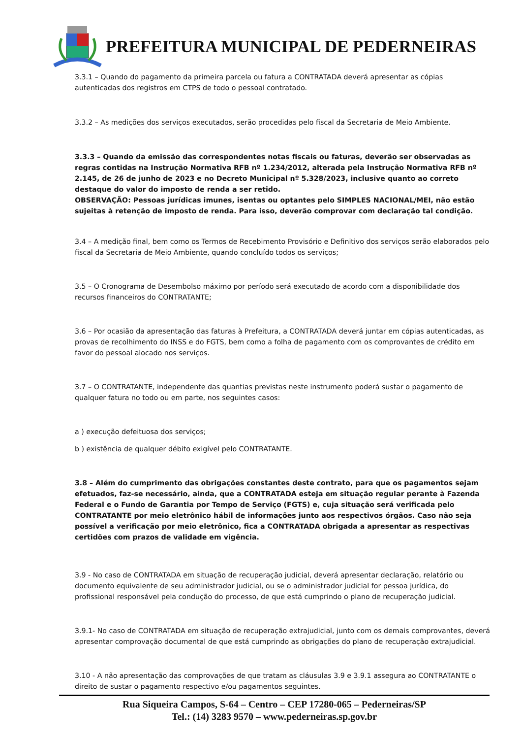PREFEITURA MUNICIPAL DE PEDERNEIRAS
3.3.1 – Quando do pagamento da primeira parcela ou fatura a CONTRATADA deverá apresentar as cópias autenticadas dos registros em CTPS de todo o pessoal contratado.
3.3.2 – As medições dos serviços executados, serão procedidas pelo fiscal da Secretaria de Meio Ambiente.
3.3.3 – Quando da emissão das correspondentes notas fiscais ou faturas, deverão ser observadas as regras contidas na Instrução Normativa RFB nº 1.234/2012, alterada pela Instrução Normativa RFB nº 2.145, de 26 de junho de 2023 e no Decreto Municipal nº 5.328/2023, inclusive quanto ao correto destaque do valor do imposto de renda a ser retido.
OBSERVAÇÃO: Pessoas jurídicas imunes, isentas ou optantes pelo SIMPLES NACIONAL/MEI, não estão sujeitas à retenção de imposto de renda. Para isso, deverão comprovar com declaração tal condição.
3.4 – A medição final, bem como os Termos de Recebimento Provisório e Definitivo dos serviços serão elaborados pelo fiscal da Secretaria de Meio Ambiente, quando concluído todos os serviços;
3.5 – O Cronograma de Desembolso máximo por período será executado de acordo com a disponibilidade dos recursos financeiros do CONTRATANTE;
3.6 – Por ocasião da apresentação das faturas à Prefeitura, a CONTRATADA deverá juntar em cópias autenticadas, as provas de recolhimento do INSS e do FGTS, bem como a folha de pagamento com os comprovantes de crédito em favor do pessoal alocado nos serviços.
3.7 – O CONTRATANTE, independente das quantias previstas neste instrumento poderá sustar o pagamento de qualquer fatura no todo ou em parte, nos seguintes casos:
a ) execução defeituosa dos serviços;
b ) existência de qualquer débito exigível pelo CONTRATANTE.
3.8 – Além do cumprimento das obrigações constantes deste contrato, para que os pagamentos sejam efetuados, faz-se necessário, ainda, que a CONTRATADA esteja em situação regular perante à Fazenda Federal e o Fundo de Garantia por Tempo de Serviço (FGTS) e, cuja situação será verificada pelo CONTRATANTE por meio eletrônico hábil de informações junto aos respectivos órgãos. Caso não seja possível a verificação por meio eletrônico, fica a CONTRATADA obrigada a apresentar as respectivas certidões com prazos de validade em vigência.
3.9 - No caso de CONTRATADA em situação de recuperação judicial, deverá apresentar declaração, relatório ou documento equivalente de seu administrador judicial, ou se o administrador judicial for pessoa jurídica, do profissional responsável pela condução do processo, de que está cumprindo o plano de recuperação judicial.
3.9.1- No caso de CONTRATADA em situação de recuperação extrajudicial, junto com os demais comprovantes, deverá apresentar comprovação documental de que está cumprindo as obrigações do plano de recuperação extrajudicial.
3.10 - A não apresentação das comprovações de que tratam as cláusulas 3.9 e 3.9.1 assegura ao CONTRATANTE o direito de sustar o pagamento respectivo e/ou pagamentos seguintes.
Rua Siqueira Campos, S-64 – Centro – CEP 17280-065 – Pederneiras/SP
Tel.: (14) 3283 9570 – www.pederneiras.sp.gov.br